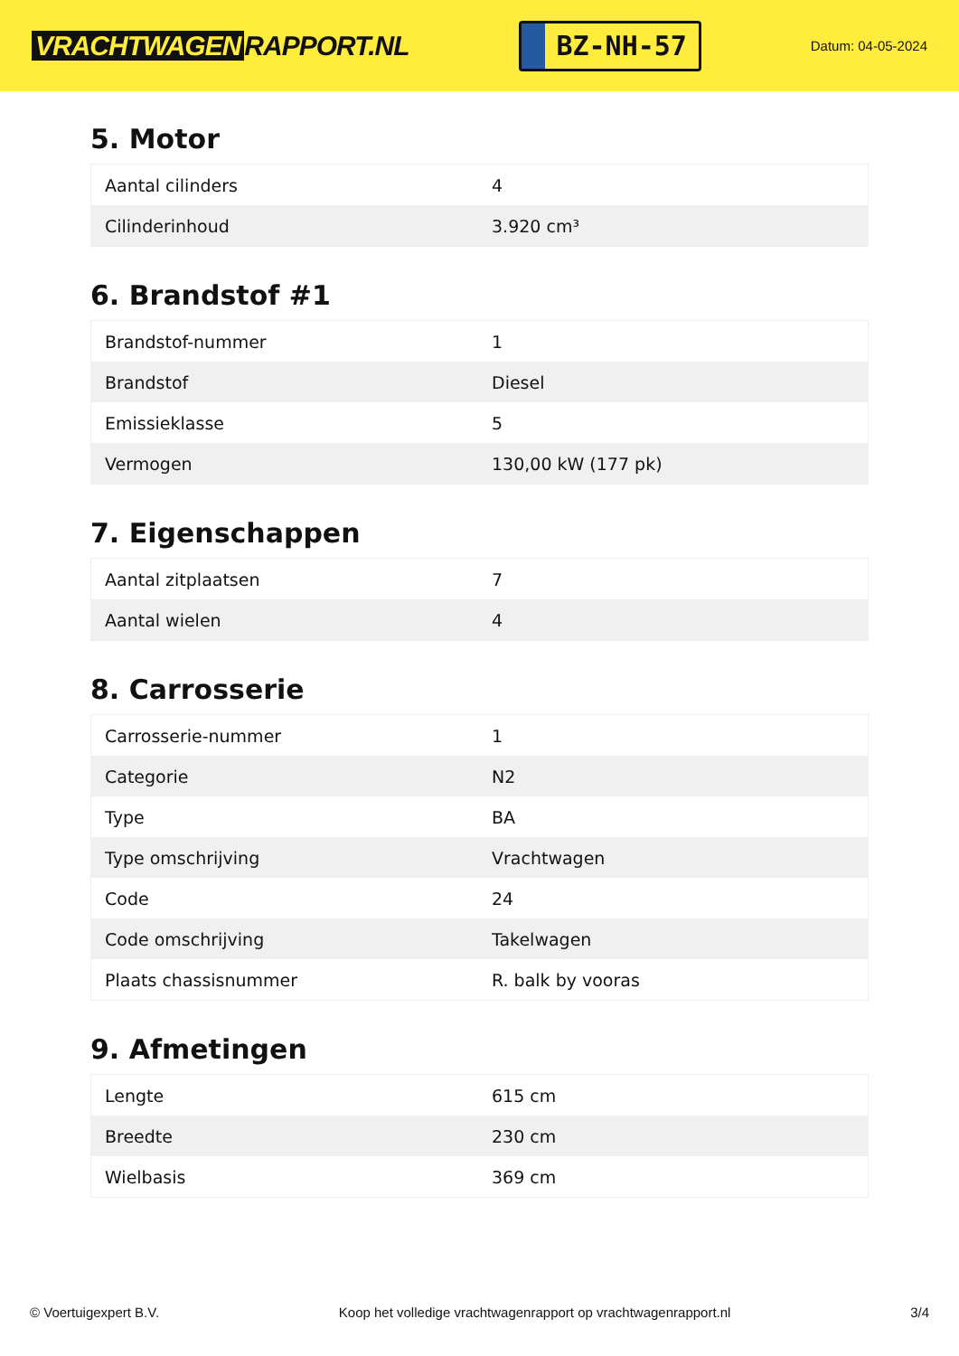VRACHTWAGEN RAPPORT.NL
BZ-NH-57
Datum: 04-05-2024
5. Motor
| Aantal cilinders | 4 |
| Cilinderinhoud | 3.920 cm³ |
6. Brandstof #1
| Brandstof-nummer | 1 |
| Brandstof | Diesel |
| Emissieklasse | 5 |
| Vermogen | 130,00 kW (177 pk) |
7. Eigenschappen
| Aantal zitplaatsen | 7 |
| Aantal wielen | 4 |
8. Carrosserie
| Carrosserie-nummer | 1 |
| Categorie | N2 |
| Type | BA |
| Type omschrijving | Vrachtwagen |
| Code | 24 |
| Code omschrijving | Takelwagen |
| Plaats chassisnummer | R. balk by vooras |
9. Afmetingen
| Lengte | 615 cm |
| Breedte | 230 cm |
| Wielbasis | 369 cm |
© Voertuigexpert B.V. Koop het volledige vrachtwagenrapport op vrachtwagenrapport.nl 3/4